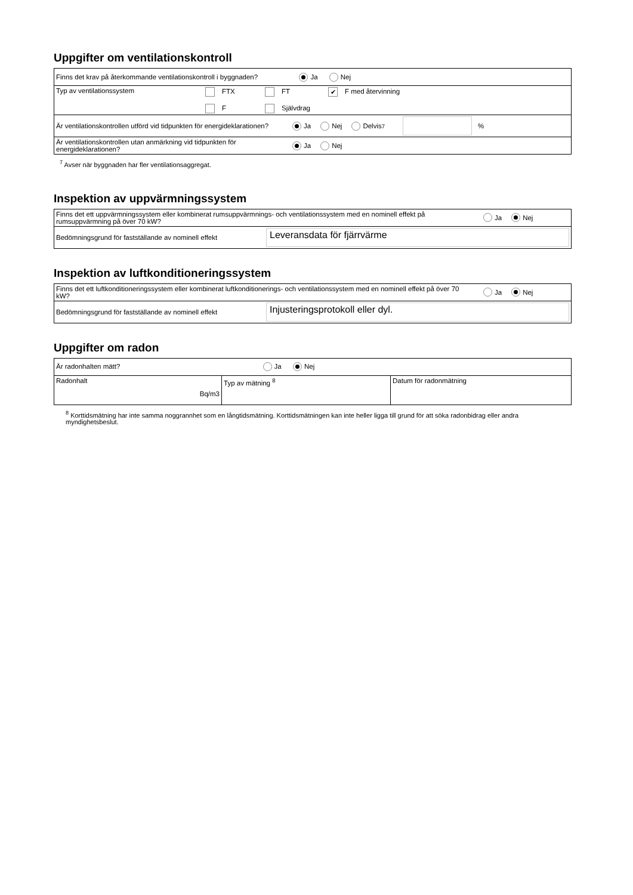Uppgifter om ventilationskontroll
| Finns det krav på återkommande ventilationskontroll i byggnaden? Ja Nej |
| Typ av ventilationssystem FTX F FT Självdrag ✔ F med återvinning |
| Är ventilationskontrollen utförd vid tidpunkten för energideklarationen? Ja Nej Delvis <sup>7</sup> % |
| Är ventilationskontrollen utan anmärkning vid tidpunkten för energideklarationen? Ja Nej |
<sup>7</sup> Avser när byggnaden har fler ventilationsaggregat.
Inspektion av uppvärmningssystem
| Finns det ett uppvärmningssystem eller kombinerat rumsuppvärmnings- och ventilationssystem med en nominell effekt på rumsuppvärmning på över 70 kW? Ja Nej |
| Bedömningsgrund för fastställande av nominell effekt Leveransdata för fjärrvärme |
Inspektion av luftkonditioneringssystem
| Finns det ett luftkonditioneringssystem eller kombinerat luftkonditionerings- och ventilationssystem med en nominell effekt på över 70 kW? Ja Nej |
| Bedömningsgrund för fastställande av nominell effekt Injusteringsprotokoll eller dyl. |
Uppgifter om radon
| Är radonhalten mätt? Ja Nej | | |
| Radonhalt Bq/m3 | Typ av mätning <sup>8</sup> | Datum för radonmätning |
<sup>8</sup> Korttidsmätning har inte samma noggrannhet som en långtidsmätning. Korttidsmätningen kan inte heller ligga till grund för att söka radonbidrag eller andra myndighetsbeslut.